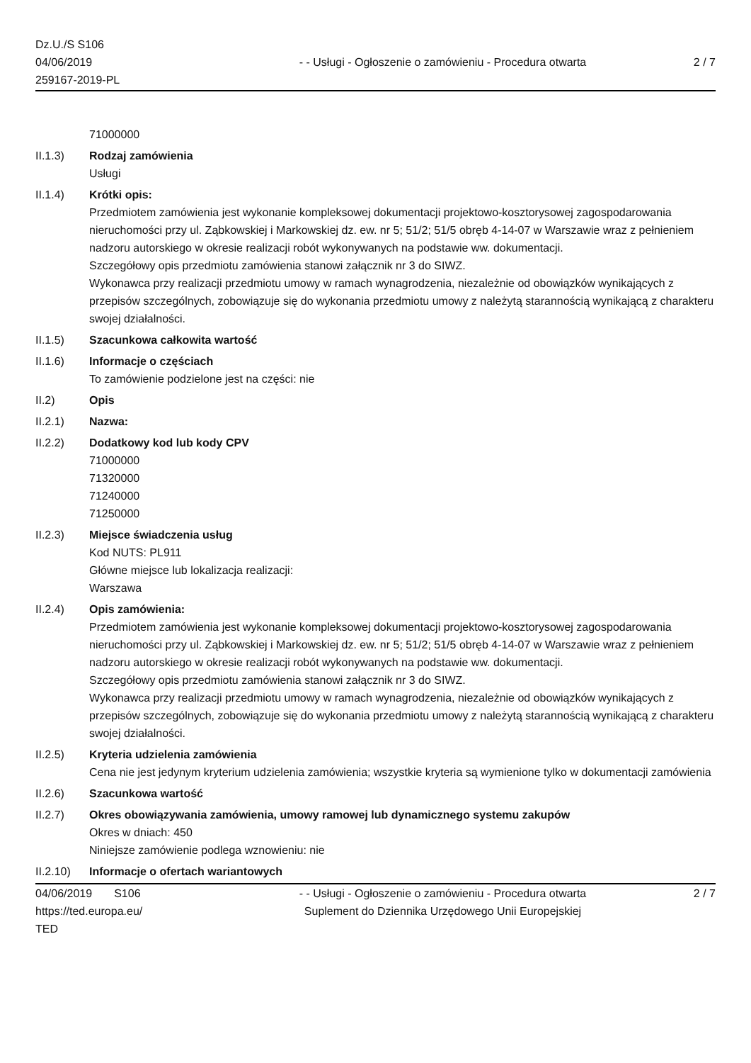Dz.U./S S106
04/06/2019
259167-2019-PL
- - Usługi - Ogłoszenie o zamówieniu - Procedura otwarta
2 / 7
71000000
II.1.3) Rodzaj zamówienia
Usługi
II.1.4) Krótki opis:
Przedmiotem zamówienia jest wykonanie kompleksowej dokumentacji projektowo-kosztorysowej zagospodarowania nieruchomości przy ul. Ząbkowskiej i Markowskiej dz. ew. nr 5; 51/2; 51/5 obręb 4-14-07 w Warszawie wraz z pełnieniem nadzoru autorskiego w okresie realizacji robót wykonywanych na podstawie ww. dokumentacji.
Szczegółowy opis przedmiotu zamówienia stanowi załącznik nr 3 do SIWZ.
Wykonawca przy realizacji przedmiotu umowy w ramach wynagrodzenia, niezależnie od obowiązków wynikających z przepisów szczególnych, zobowiązuje się do wykonania przedmiotu umowy z należytą starannością wynikającą z charakteru swojej działalności.
II.1.5) Szacunkowa całkowita wartość
II.1.6) Informacje o częściach
To zamówienie podzielone jest na części: nie
II.2) Opis
II.2.1) Nazwa:
II.2.2) Dodatkowy kod lub kody CPV
71000000
71320000
71240000
71250000
II.2.3) Miejsce świadczenia usług
Kod NUTS: PL911
Główne miejsce lub lokalizacja realizacji:
Warszawa
II.2.4) Opis zamówienia:
Przedmiotem zamówienia jest wykonanie kompleksowej dokumentacji projektowo-kosztorysowej zagospodarowania nieruchomości przy ul. Ząbkowskiej i Markowskiej dz. ew. nr 5; 51/2; 51/5 obręb 4-14-07 w Warszawie wraz z pełnieniem nadzoru autorskiego w okresie realizacji robót wykonywanych na podstawie ww. dokumentacji.
Szczegółowy opis przedmiotu zamówienia stanowi załącznik nr 3 do SIWZ.
Wykonawca przy realizacji przedmiotu umowy w ramach wynagrodzenia, niezależnie od obowiązków wynikających z przepisów szczególnych, zobowiązuje się do wykonania przedmiotu umowy z należytą starannością wynikającą z charakteru swojej działalności.
II.2.5) Kryteria udzielenia zamówienia
Cena nie jest jedynym kryterium udzielenia zamówienia; wszystkie kryteria są wymienione tylko w dokumentacji zamówienia
II.2.6) Szacunkowa wartość
II.2.7) Okres obowiązywania zamówienia, umowy ramowej lub dynamicznego systemu zakupów
Okres w dniach: 450
Niniejsze zamówienie podlega wznowieniu: nie
II.2.10)
Informacje o ofertach wariantowych
04/06/2019 S106
https://ted.europa.eu/
TED
- - Usługi - Ogłoszenie o zamówieniu - Procedura otwarta
Suplement do Dziennika Urzędowego Unii Europejskiej
2 / 7